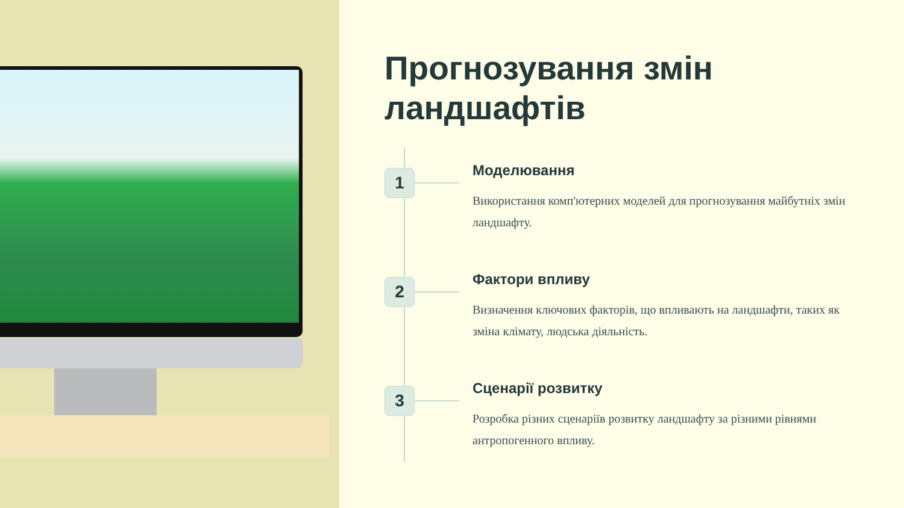Прогнозування змін ландшафтів
1
Моделювання
Використання комп'ютерних моделей для прогнозування майбутніх змін ландшафту.
2
Фактори впливу
Визначення ключових факторів, що впливають на ландшафти, таких як зміна клімату, людська діяльність.
3
Сценарії розвитку
Розробка різних сценаріїв розвитку ландшафту за різними рівнями антропогенного впливу.